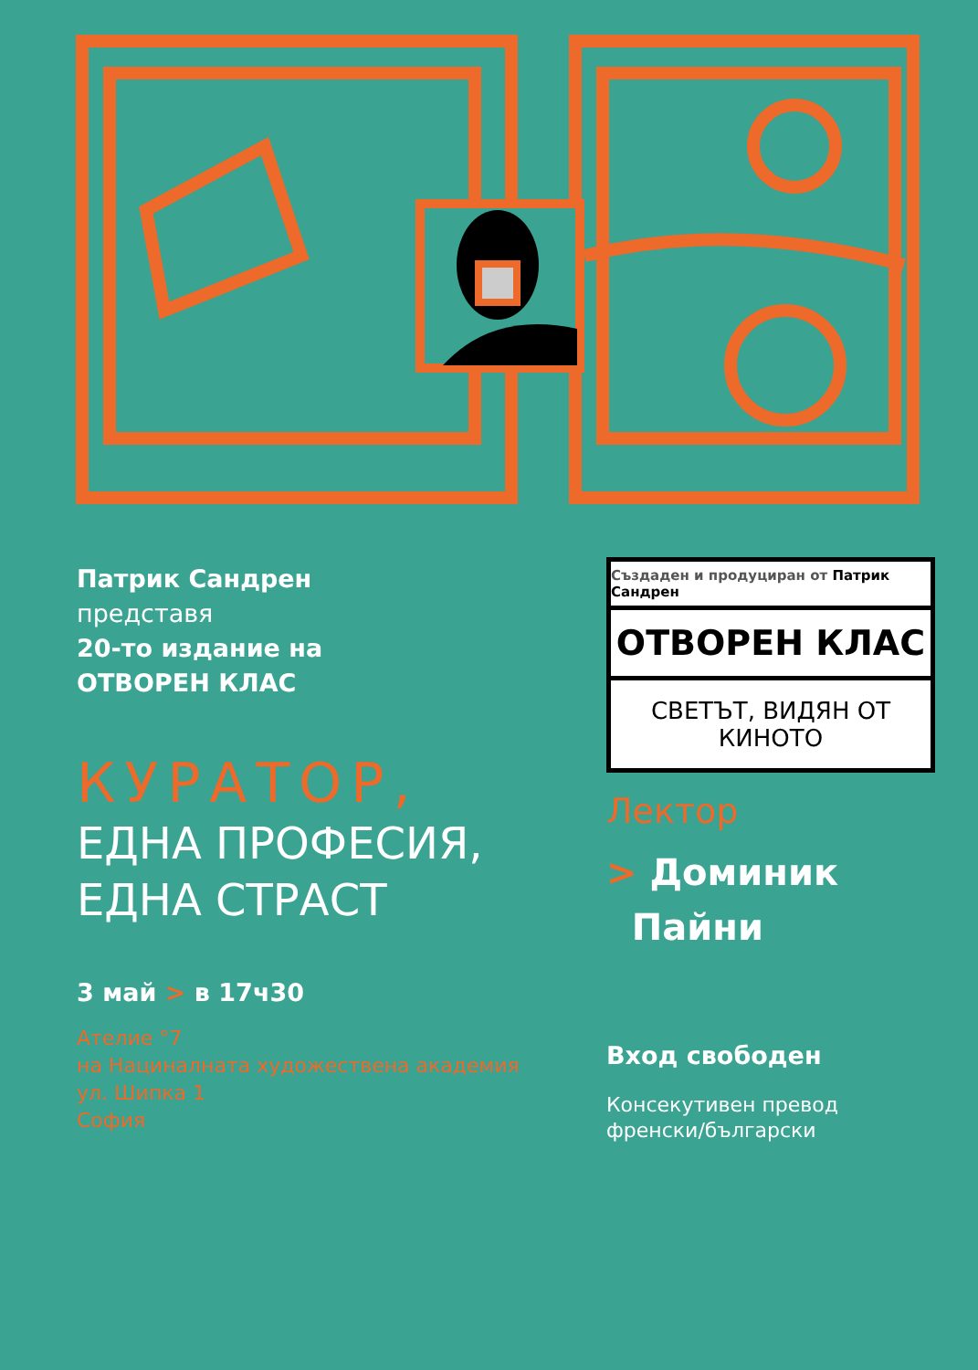Патрик Сандрен
представя
20-то издание на
ОТВОРЕН КЛАС
КУРАТОР,
ЕДНА ПРОФЕСИЯ,
ЕДНА СТРАСТ
3 май > в 17ч30
Ателие °7
на Нациналната художествена академия
ул. Шипка 1
София
Създаден и продуциран от Патрик Сандрен
ОТВОРЕН КЛАС
СВЕТЪТ, ВИДЯН ОТ КИНОТО
Лектор
> Доминик
Пайни
Вход свободен
Консекутивен превод
френски/български